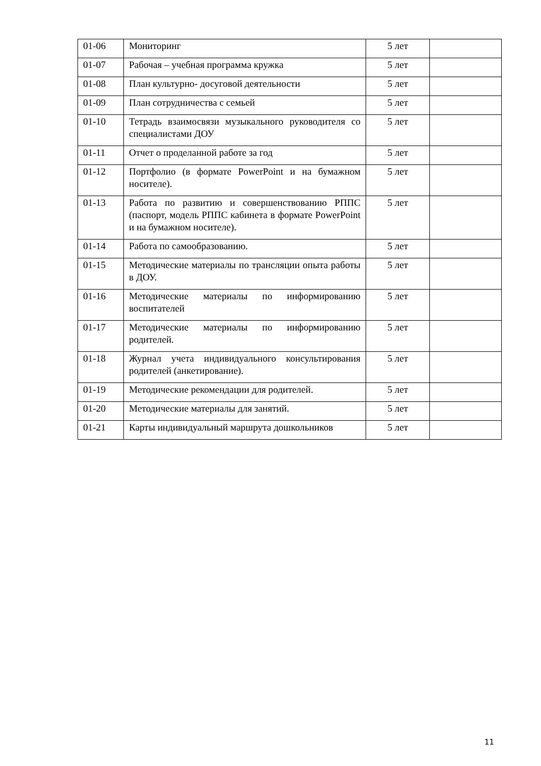| 01-06 | Мониторинг | 5 лет | |
| 01-07 | Рабочая – учебная программа кружка | 5 лет | |
| 01-08 | План культурно- досуговой деятельности | 5 лет | |
| 01-09 | План сотрудничества с семьей | 5 лет | |
| 01-10 | Тетрадь взаимосвязи музыкального руководителя со специалистами ДОУ | 5 лет | |
| 01-11 | Отчет о проделанной работе за год | 5 лет | |
| 01-12 | Портфолио (в формате PowerPoint и на бумажном носителе). | 5 лет | |
| 01-13 | Работа по развитию и совершенствованию РППС (паспорт, модель РППС кабинета в формате PowerPoint и на бумажном носителе). | 5 лет | |
| 01-14 | Работа по самообразованию. | 5 лет | |
| 01-15 | Методические материалы по трансляции опыта работы в ДОУ. | 5 лет | |
| 01-16 | Методические материалы по информированию воспитателей | 5 лет | |
| 01-17 | Методические материалы по информированию родителей. | 5 лет | |
| 01-18 | Журнал учета индивидуального консультирования родителей (анкетирование). | 5 лет | |
| 01-19 | Методические рекомендации для родителей. | 5 лет | |
| 01-20 | Методические материалы для занятий. | 5 лет | |
| 01-21 | Карты индивидуальный маршрута дошкольников | 5 лет | |
11